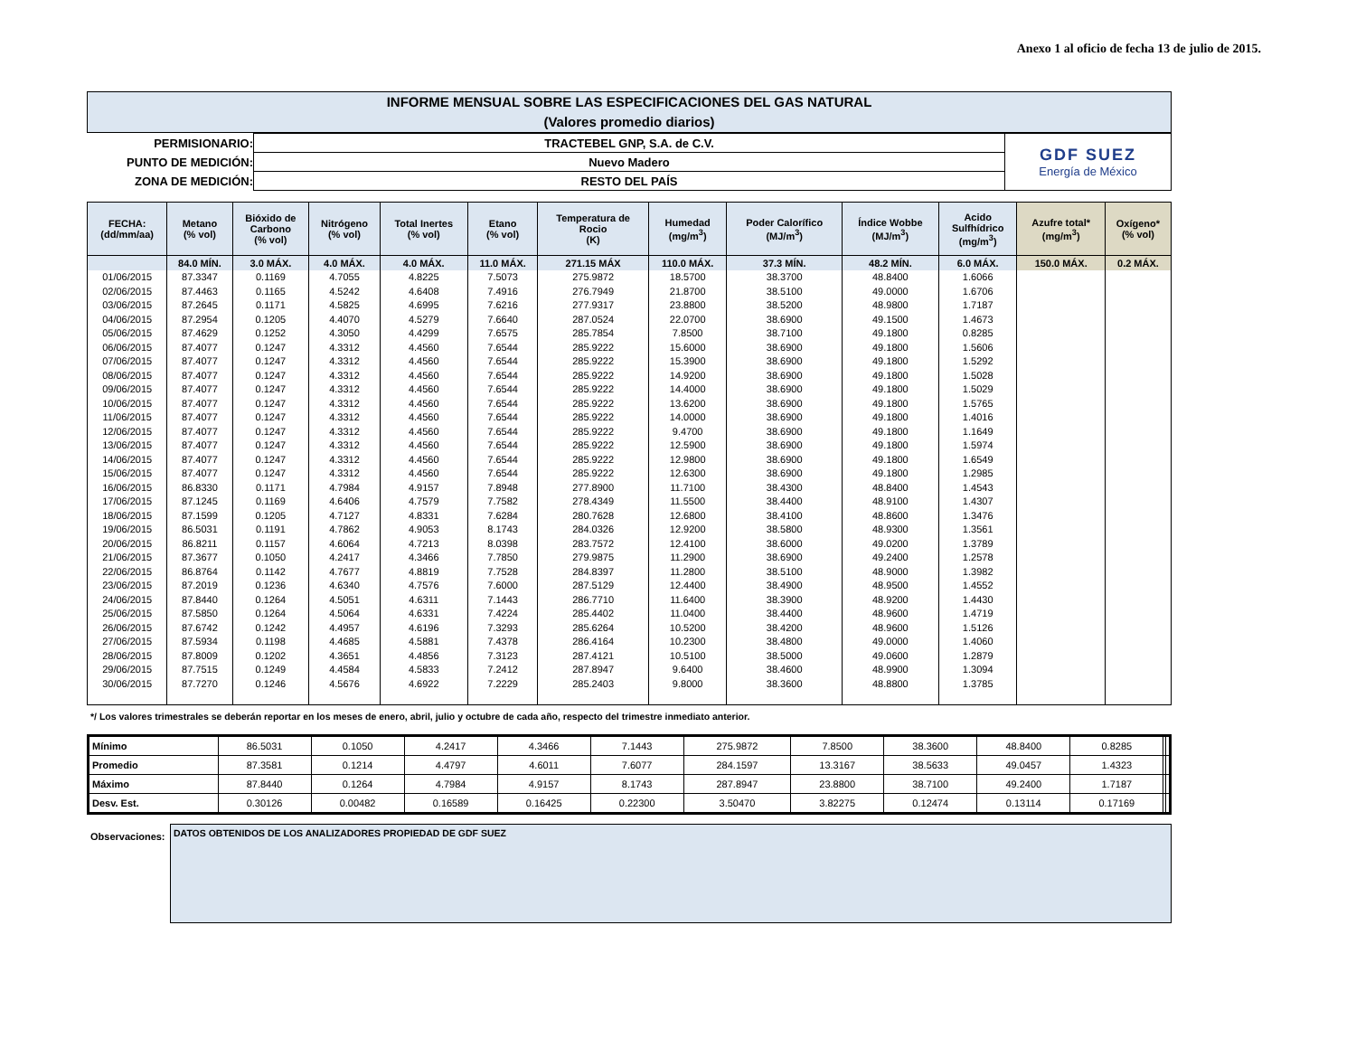Anexo 1 al oficio de fecha 13 de julio de 2015.
INFORME MENSUAL SOBRE LAS ESPECIFICACIONES DEL GAS NATURAL
(Valores promedio diarios)
| PERMISIONARIO: | TRACTEBEL GNP, S.A. de C.V. | GDF SUEZ Energía de México |
| PUNTO DE MEDICIÓN: | Nuevo Madero | |
| ZONA DE MEDICIÓN: | RESTO DEL PAÍS | |
| FECHA: (dd/mm/aa) | Metano (% vol) | Bióxido de Carbono (% vol) | Nitrógeno (% vol) | Total Inertes (% vol) | Etano (% vol) | Temperatura de Rocio (K) | Humedad (mg/m<sup>3</sup>) | Poder Calorífico (MJ/m<sup>3</sup>) | Índice Wobbe (MJ/m<sup>3</sup>) | Acido Sulfhídrico (mg/m<sup>3</sup>) | Azufre total* (mg/m<sup>3</sup>) | Oxígeno* (% vol) |
| --- | --- | --- | --- | --- | --- | --- | --- | --- | --- | --- | --- | --- |
| | 84.0 MÍN. | 3.0 MÁX. | 4.0 MÁX. | 4.0 MÁX. | 11.0 MÁX. | 271.15 MÁX | 110.0 MÁX. | 37.3 MÍN. | 48.2 MÍN. | 6.0 MÁX. | 150.0 MÁX. | 0.2 MÁX. |
| 01/06/2015 | 87.3347 | 0.1169 | 4.7055 | 4.8225 | 7.5073 | 275.9872 | 18.5700 | 38.3700 | 48.8400 | 1.6066 | | |
| 02/06/2015 | 87.4463 | 0.1165 | 4.5242 | 4.6408 | 7.4916 | 276.7949 | 21.8700 | 38.5100 | 49.0000 | 1.6706 | | |
| 03/06/2015 | 87.2645 | 0.1171 | 4.5825 | 4.6995 | 7.6216 | 277.9317 | 23.8800 | 38.5200 | 48.9800 | 1.7187 | | |
| 04/06/2015 | 87.2954 | 0.1205 | 4.4070 | 4.5279 | 7.6640 | 287.0524 | 22.0700 | 38.6900 | 49.1500 | 1.4673 | | |
| 05/06/2015 | 87.4629 | 0.1252 | 4.3050 | 4.4299 | 7.6575 | 285.7854 | 7.8500 | 38.7100 | 49.1800 | 0.8285 | | |
| 06/06/2015 | 87.4077 | 0.1247 | 4.3312 | 4.4560 | 7.6544 | 285.9222 | 15.6000 | 38.6900 | 49.1800 | 1.5606 | | |
| 07/06/2015 | 87.4077 | 0.1247 | 4.3312 | 4.4560 | 7.6544 | 285.9222 | 15.3900 | 38.6900 | 49.1800 | 1.5292 | | |
| 08/06/2015 | 87.4077 | 0.1247 | 4.3312 | 4.4560 | 7.6544 | 285.9222 | 14.9200 | 38.6900 | 49.1800 | 1.5028 | | |
| 09/06/2015 | 87.4077 | 0.1247 | 4.3312 | 4.4560 | 7.6544 | 285.9222 | 14.4000 | 38.6900 | 49.1800 | 1.5029 | | |
| 10/06/2015 | 87.4077 | 0.1247 | 4.3312 | 4.4560 | 7.6544 | 285.9222 | 13.6200 | 38.6900 | 49.1800 | 1.5765 | | |
| 11/06/2015 | 87.4077 | 0.1247 | 4.3312 | 4.4560 | 7.6544 | 285.9222 | 14.0000 | 38.6900 | 49.1800 | 1.4016 | | |
| 12/06/2015 | 87.4077 | 0.1247 | 4.3312 | 4.4560 | 7.6544 | 285.9222 | 9.4700 | 38.6900 | 49.1800 | 1.1649 | | |
| 13/06/2015 | 87.4077 | 0.1247 | 4.3312 | 4.4560 | 7.6544 | 285.9222 | 12.5900 | 38.6900 | 49.1800 | 1.5974 | | |
| 14/06/2015 | 87.4077 | 0.1247 | 4.3312 | 4.4560 | 7.6544 | 285.9222 | 12.9800 | 38.6900 | 49.1800 | 1.6549 | | |
| 15/06/2015 | 87.4077 | 0.1247 | 4.3312 | 4.4560 | 7.6544 | 285.9222 | 12.6300 | 38.6900 | 49.1800 | 1.2985 | | |
| 16/06/2015 | 86.8330 | 0.1171 | 4.7984 | 4.9157 | 7.8948 | 277.8900 | 11.7100 | 38.4300 | 48.8400 | 1.4543 | | |
| 17/06/2015 | 87.1245 | 0.1169 | 4.6406 | 4.7579 | 7.7582 | 278.4349 | 11.5500 | 38.4400 | 48.9100 | 1.4307 | | |
| 18/06/2015 | 87.1599 | 0.1205 | 4.7127 | 4.8331 | 7.6284 | 280.7628 | 12.6800 | 38.4100 | 48.8600 | 1.3476 | | |
| 19/06/2015 | 86.5031 | 0.1191 | 4.7862 | 4.9053 | 8.1743 | 284.0326 | 12.9200 | 38.5800 | 48.9300 | 1.3561 | | |
| 20/06/2015 | 86.8211 | 0.1157 | 4.6064 | 4.7213 | 8.0398 | 283.7572 | 12.4100 | 38.6000 | 49.0200 | 1.3789 | | |
| 21/06/2015 | 87.3677 | 0.1050 | 4.2417 | 4.3466 | 7.7850 | 279.9875 | 11.2900 | 38.6900 | 49.2400 | 1.2578 | | |
| 22/06/2015 | 86.8764 | 0.1142 | 4.7677 | 4.8819 | 7.7528 | 284.8397 | 11.2800 | 38.5100 | 48.9000 | 1.3982 | | |
| 23/06/2015 | 87.2019 | 0.1236 | 4.6340 | 4.7576 | 7.6000 | 287.5129 | 12.4400 | 38.4900 | 48.9500 | 1.4552 | | |
| 24/06/2015 | 87.8440 | 0.1264 | 4.5051 | 4.6311 | 7.1443 | 286.7710 | 11.6400 | 38.3900 | 48.9200 | 1.4430 | | |
| 25/06/2015 | 87.5850 | 0.1264 | 4.5064 | 4.6331 | 7.4224 | 285.4402 | 11.0400 | 38.4400 | 48.9600 | 1.4719 | | |
| 26/06/2015 | 87.6742 | 0.1242 | 4.4957 | 4.6196 | 7.3293 | 285.6264 | 10.5200 | 38.4200 | 48.9600 | 1.5126 | | |
| 27/06/2015 | 87.5934 | 0.1198 | 4.4685 | 4.5881 | 7.4378 | 286.4164 | 10.2300 | 38.4800 | 49.0000 | 1.4060 | | |
| 28/06/2015 | 87.8009 | 0.1202 | 4.3651 | 4.4856 | 7.3123 | 287.4121 | 10.5100 | 38.5000 | 49.0600 | 1.2879 | | |
| 29/06/2015 | 87.7515 | 0.1249 | 4.4584 | 4.5833 | 7.2412 | 287.8947 | 9.6400 | 38.4600 | 48.9900 | 1.3094 | | |
| 30/06/2015 | 87.7270 | 0.1246 | 4.5676 | 4.6922 | 7.2229 | 285.2403 | 9.8000 | 38.3600 | 48.8800 | 1.3785 | | |
*/ Los valores trimestrales se deberán reportar en los meses de enero, abril, julio y octubre de cada año, respecto del trimestre inmediato anterior.
| Mínimo | 86.5031 | 0.1050 | 4.2417 | 4.3466 | 7.1443 | 275.9872 | 7.8500 | 38.3600 | 48.8400 | 0.8285 | | |
| Promedio | 87.3581 | 0.1214 | 4.4797 | 4.6011 | 7.6077 | 284.1597 | 13.3167 | 38.5633 | 49.0457 | 1.4323 | | |
| Máximo | 87.8440 | 0.1264 | 4.7984 | 4.9157 | 8.1743 | 287.8947 | 23.8800 | 38.7100 | 49.2400 | 1.7187 | | |
| Desv. Est. | 0.30126 | 0.00482 | 0.16589 | 0.16425 | 0.22300 | 3.50470 | 3.82275 | 0.12474 | 0.13114 | 0.17169 | | |
Observaciones:
DATOS OBTENIDOS DE LOS ANALIZADORES PROPIEDAD DE GDF SUEZ